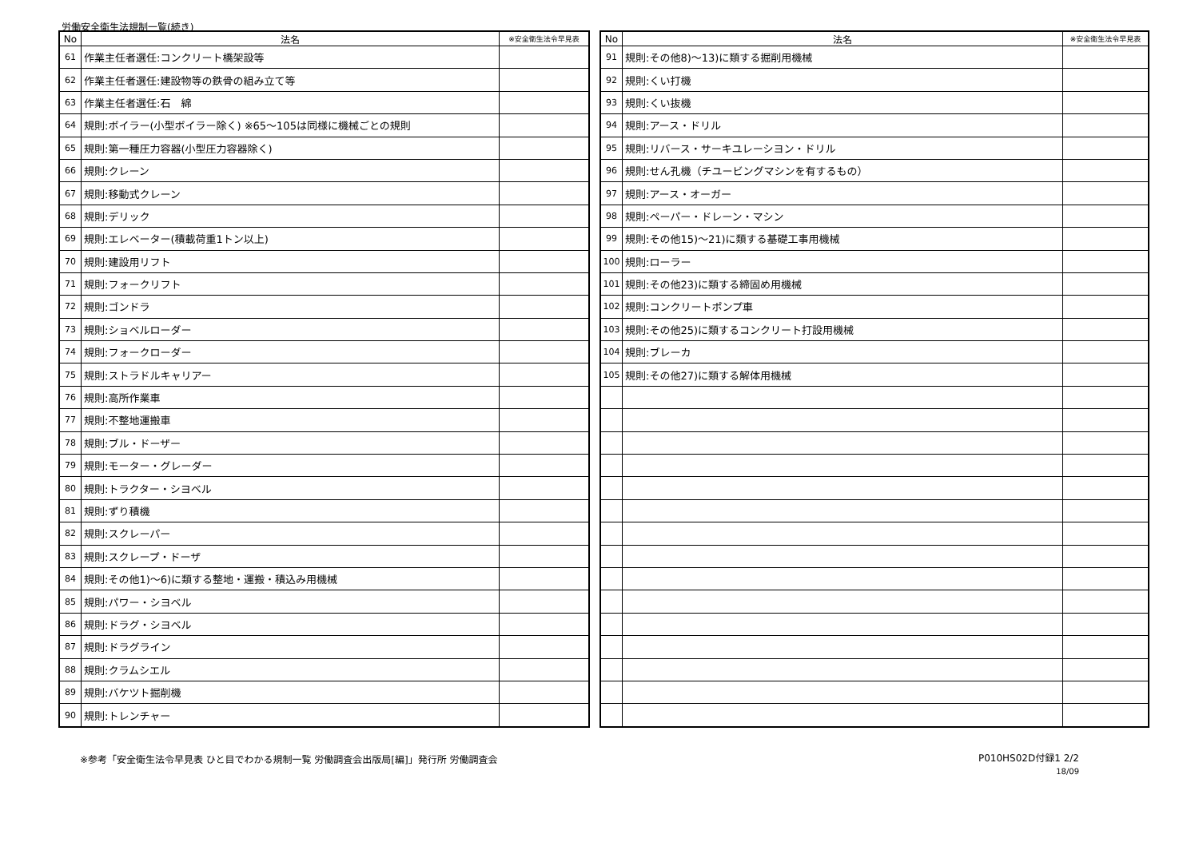労働安全衛生法規制一覧(続き)
| No | 法名 | ※安全衛生法令早見表 |
| --- | --- | --- |
| 61 | 作業主任者選任:コンクリート橋架設等 | |
| 62 | 作業主任者選任:建設物等の鉄骨の組み立て等 | |
| 63 | 作業主任者選任:石 綿 | |
| 64 | 規則:ボイラー(小型ボイラー除く) ※65～105は同様に機械ごとの規則 | |
| 65 | 規則:第一種圧力容器(小型圧力容器除く) | |
| 66 | 規則:クレーン | |
| 67 | 規則:移動式クレーン | |
| 68 | 規則:デリック | |
| 69 | 規則:エレベーター(積載荷重1トン以上) | |
| 70 | 規則:建設用リフト | |
| 71 | 規則:フォークリフト | |
| 72 | 規則:ゴンドラ | |
| 73 | 規則:ショベルローダー | |
| 74 | 規則:フォークローダー | |
| 75 | 規則:ストラドルキャリアー | |
| 76 | 規則:高所作業車 | |
| 77 | 規則:不整地運搬車 | |
| 78 | 規則:ブル・ドーザー | |
| 79 | 規則:モーター・グレーダー | |
| 80 | 規則:トラクター・シヨベル | |
| 81 | 規則:ずり積機 | |
| 82 | 規則:スクレーパー | |
| 83 | 規則:スクレープ・ドーザ | |
| 84 | 規則:その他1)～6)に類する整地・運搬・積込み用機械 | |
| 85 | 規則:パワー・シヨベル | |
| 86 | 規則:ドラグ・シヨベル | |
| 87 | 規則:ドラグライン | |
| 88 | 規則:クラムシエル | |
| 89 | 規則:バケツト掘削機 | |
| 90 | 規則:トレンチャー | |
| No | 法名 | ※安全衛生法令早見表 |
| --- | --- | --- |
| 91 | 規則:その他8)～13)に類する掘削用機械 | |
| 92 | 規則:くい打機 | |
| 93 | 規則:くい抜機 | |
| 94 | 規則:アース・ドリル | |
| 95 | 規則:リバース・サーキユレーシヨン・ドリル | |
| 96 | 規則:せん孔機（チユービングマシンを有するもの） | |
| 97 | 規則:アース・オーガー | |
| 98 | 規則:ペーパー・ドレーン・マシン | |
| 99 | 規則:その他15)～21)に類する基礎工事用機械 | |
| 100 | 規則:ローラー | |
| 101 | 規則:その他23)に類する締固め用機械 | |
| 102 | 規則:コンクリートポンプ車 | |
| 103 | 規則:その他25)に類するコンクリート打設用機械 | |
| 104 | 規則:ブレーカ | |
| 105 | 規則:その他27)に類する解体用機械 | |
※参考「安全衛生法令早見表 ひと目でわかる規制一覧 労働調査会出版局[編]」発行所 労働調査会
P010HS02D付録1 2/2
18/09